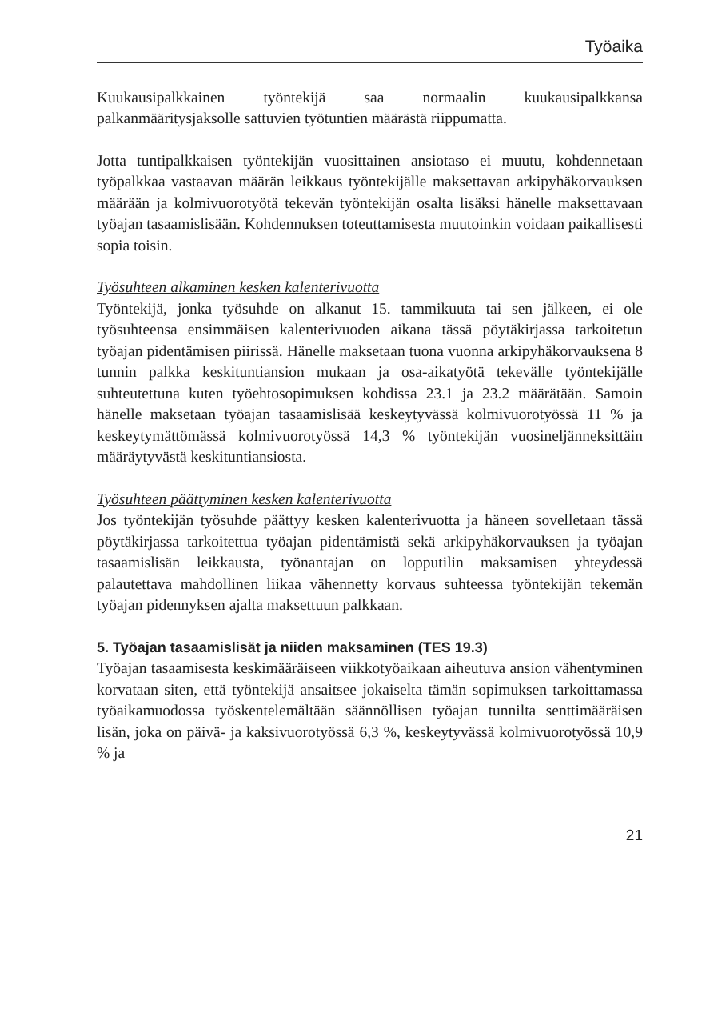Työaika
Kuukausipalkkainen työntekijä saa normaalin kuukausipalkkansa palkanmääritysjaksolle sattuvien työtuntien määrästä riippumatta.
Jotta tuntipalkkaisen työntekijän vuosittainen ansiotaso ei muutu, kohdennetaan työpalkkaa vastaavan määrän leikkaus työntekijälle maksettavan arkipyhäkorvauksen määrään ja kolmivuorotyötä tekevän työntekijän osalta lisäksi hänelle maksettavaan työajan tasaamislisään. Kohdennuksen toteuttamisesta muutoinkin voidaan paikallisesti sopia toisin.
Työsuhteen alkaminen kesken kalenterivuotta
Työntekijä, jonka työsuhde on alkanut 15. tammikuuta tai sen jälkeen, ei ole työsuhteensa ensimmäisen kalenterivuoden aikana tässä pöytäkirjassa tarkoitetun työajan pidentämisen piirissä. Hänelle maksetaan tuona vuonna arkipyhäkorvauksena 8 tunnin palkka keskituntiansion mukaan ja osa-aikatyötä tekevälle työntekijälle suhteutettuna kuten työehtosopimuksen kohdissa 23.1 ja 23.2 määrätään. Samoin hänelle maksetaan työajan tasaamislisää keskeytyvässä kolmivuorotyössä 11 % ja keskeytymättömässä kolmivuorotyössä 14,3 % työntekijän vuosineljänneksittäin määräytyvästä keskituntiansiosta.
Työsuhteen päättyminen kesken kalenterivuotta
Jos työntekijän työsuhde päättyy kesken kalenterivuotta ja häneen sovelletaan tässä pöytäkirjassa tarkoitettua työajan pidentämistä sekä arkipyhäkorvauksen ja työajan tasaamislisän leikkausta, työnantajan on lopputilin maksamisen yhteydessä palautettava mahdollinen liikaa vähennetty korvaus suhteessa työntekijän tekemän työajan pidennyksen ajalta maksettuun palkkaan.
5. Työajan tasaamislisät ja niiden maksaminen (TES 19.3)
Työajan tasaamisesta keskimääräiseen viikkotyöaikaan aiheutuva ansion vähentyminen korvataan siten, että työntekijä ansaitsee jokaiselta tämän sopimuksen tarkoittamassa työaikamuodossa työskentelemältään säännöllisen työajan tunnilta senttimääräisen lisän, joka on päivä- ja kaksivuorotyössä 6,3 %, keskeytyvässä kolmivuorotyössä 10,9 % ja
21